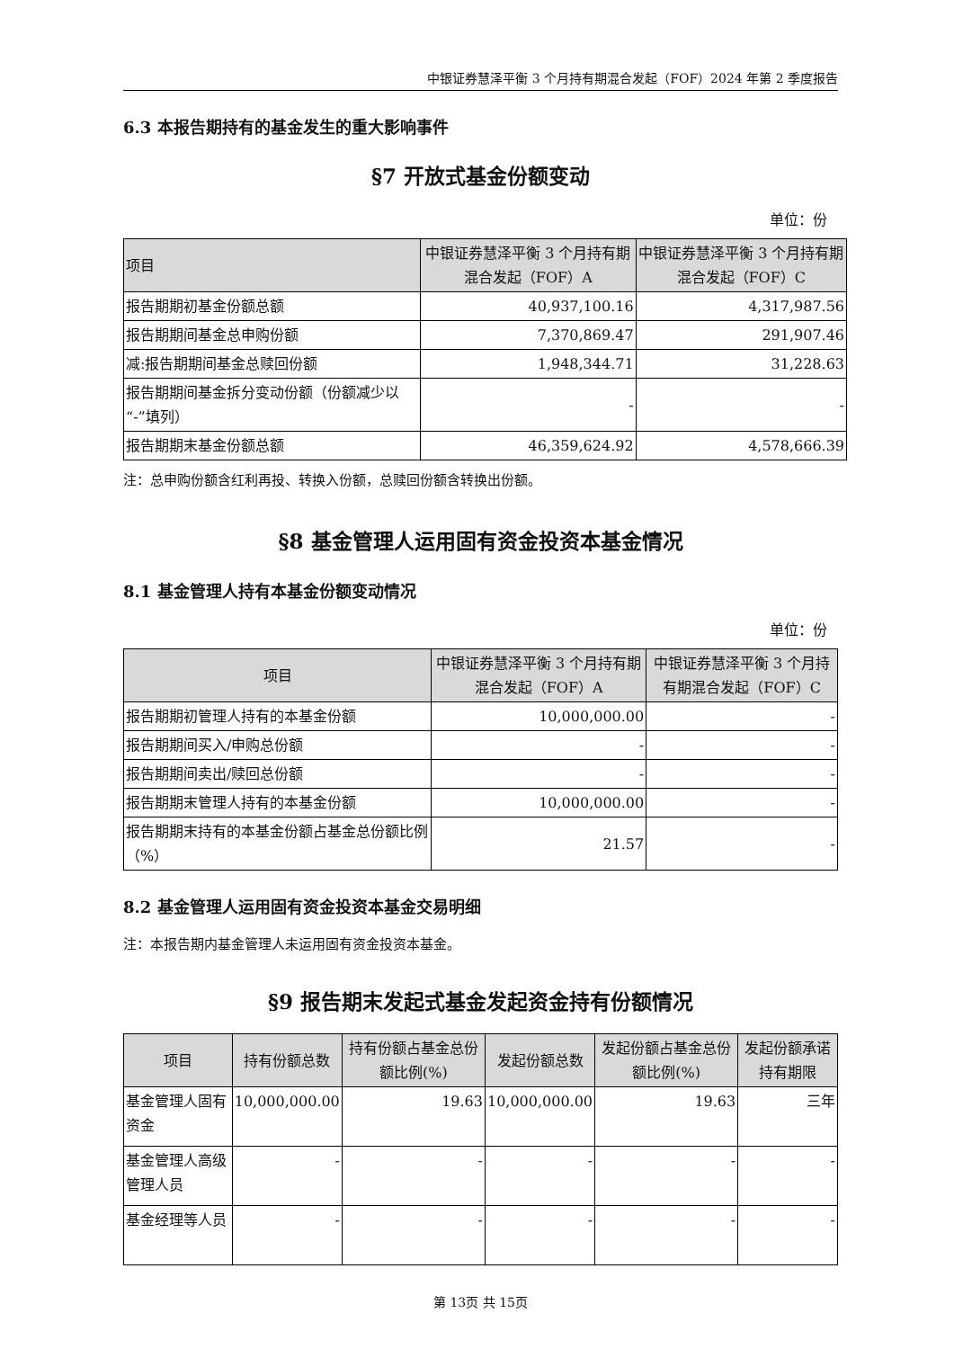中银证券慧泽平衡 3 个月持有期混合发起（FOF）2024 年第 2 季度报告
6.3 本报告期持有的基金发生的重大影响事件
§7 开放式基金份额变动
单位：份
| 项目 | 中银证券慧泽平衡 3 个月持有期混合发起（FOF）A | 中银证券慧泽平衡 3 个月持有期混合发起（FOF）C |
| --- | --- | --- |
| 报告期期初基金份额总额 | 40,937,100.16 | 4,317,987.56 |
| 报告期期间基金总申购份额 | 7,370,869.47 | 291,907.46 |
| 减:报告期期间基金总赎回份额 | 1,948,344.71 | 31,228.63 |
| 报告期期间基金拆分变动份额（份额减少以“-”填列） | - | - |
| 报告期期末基金份额总额 | 46,359,624.92 | 4,578,666.39 |
注：总申购份额含红利再投、转换入份额，总赎回份额含转换出份额。
§8 基金管理人运用固有资金投资本基金情况
8.1 基金管理人持有本基金份额变动情况
单位：份
| 项目 | 中银证券慧泽平衡 3 个月持有期混合发起（FOF）A | 中银证券慧泽平衡 3 个月持有期混合发起（FOF）C |
| --- | --- | --- |
| 报告期期初管理人持有的本基金份额 | 10,000,000.00 | - |
| 报告期期间买入/申购总份额 | - | - |
| 报告期期间卖出/赎回总份额 | - | - |
| 报告期期末管理人持有的本基金份额 | 10,000,000.00 | - |
| 报告期期末持有的本基金份额占基金总份额比例（%） | 21.57 | - |
8.2 基金管理人运用固有资金投资本基金交易明细
注：本报告期内基金管理人未运用固有资金投资本基金。
§9 报告期末发起式基金发起资金持有份额情况
| 项目 | 持有份额总数 | 持有份额占基金总份额比例(%) | 发起份额总数 | 发起份额占基金总份额比例(%) | 发起份额承诺持有期限 |
| --- | --- | --- | --- | --- | --- |
| 基金管理人固有资金 | 10,000,000.00 | 19.63 | 10,000,000.00 | 19.63 | 三年 |
| 基金管理人高级管理人员 | - | - | - | - | - |
| 基金经理等人员 | - | - | - | - | - |
第 13页 共 15页